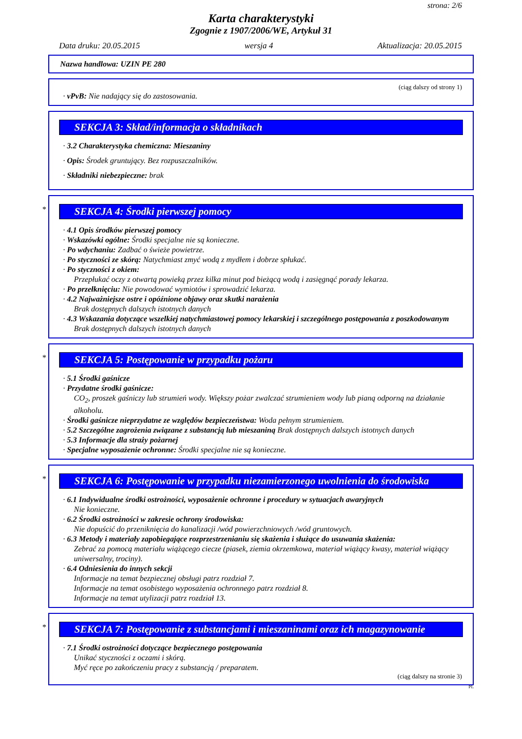strona: 2/6
Karta charakterystyki
Zgognie z 1907/2006/WE, Artykuł 31
Data druku: 20.05.2015 wersja 4 Aktualizacja: 20.05.2015
Nazwa handlowa: UZIN PE 280
(ciąg dalszy od strony 1)
· vPvB: Nie nadający się do zastosowania.
SEKCJA 3: Skład/informacja o składnikach
· 3.2 Charakterystyka chemiczna: Mieszaniny
· Opis: Środek gruntujący. Bez rozpuszczalników.
· Składniki niebezpieczne: brak
*
SEKCJA 4: Środki pierwszej pomocy
· 4.1 Opis środków pierwszej pomocy
· Wskazówki ogólne: Środki specjalne nie są konieczne.
· Po wdychaniu: Zadbać o świeże powietrze.
· Po styczności ze skórą: Natychmiast zmyć wodą z mydłem i dobrze spłukać.
· Po styczności z okiem:
Przepłukać oczy z otwartą powieką przez kilka minut pod bieżącą wodą i zasięgnąć porady lekarza.
· Po przełknięciu: Nie powodować wymiotów i sprowadzić lekarza.
· 4.2 Najważniejsze ostre i opóźnione objawy oraz skutki narażenia
Brak dostępnych dalszych istotnych danych
· 4.3 Wskazania dotyczące wszelkiej natychmiastowej pomocy lekarskiej i szczególnego postępowania z poszkodowanym
Brak dostępnych dalszych istotnych danych
*
SEKCJA 5: Postępowanie w przypadku pożaru
· 5.1 Środki gaśnicze
· Przydatne środki gaśnicze:
CO<sub>2</sub>, proszek gaśniczy lub strumień wody. Większy pożar zwalczać strumieniem wody lub pianą odporną na działanie alkoholu.
· Środki gaśnicze nieprzydatne ze względów bezpieczeństwa: Woda pełnym strumieniem.
· 5.2 Szczególne zagrożenia związane z substancją lub mieszaniną Brak dostępnych dalszych istotnych danych
· 5.3 Informacje dla straży pożarnej
· Specjalne wyposażenie ochronne: Środki specjalne nie są konieczne.
*
SEKCJA 6: Postępowanie w przypadku niezamierzonego uwolnienia do środowiska
· 6.1 Indywidualne środki ostrożności, wyposażenie ochronne i procedury w sytuacjach awaryjnych
Nie konieczne.
· 6.2 Środki ostrożności w zakresie ochrony środowiska:
Nie dopuścić do przeniknięcia do kanalizacji /wód powierzchniowych /wód gruntowych.
· 6.3 Metody i materiały zapobiegające rozprzestrzenianiu się skażenia i służące do usuwania skażenia:
Zebrać za pomocą materiału wiążącego ciecze (piasek, ziemia okrzemkowa, materiał wiążący kwasy, materiał wiążący uniwersalny, trociny).
· 6.4 Odniesienia do innych sekcji
Informacje na temat bezpiecznej obsługi patrz rozdział 7.
Informacje na temat osobistego wyposażenia ochronnego patrz rozdział 8.
Informacje na temat utylizacji patrz rozdział 13.
*
SEKCJA 7: Postępowanie z substancjami i mieszaninami oraz ich magazynowanie
· 7.1 Środki ostrożności dotyczące bezpiecznego postępowania
Unikać styczności z oczami i skórą.
Myć ręce po zakończeniu pracy z substancją / preparatem.
(ciąg dalszy na stronie 3)
PL